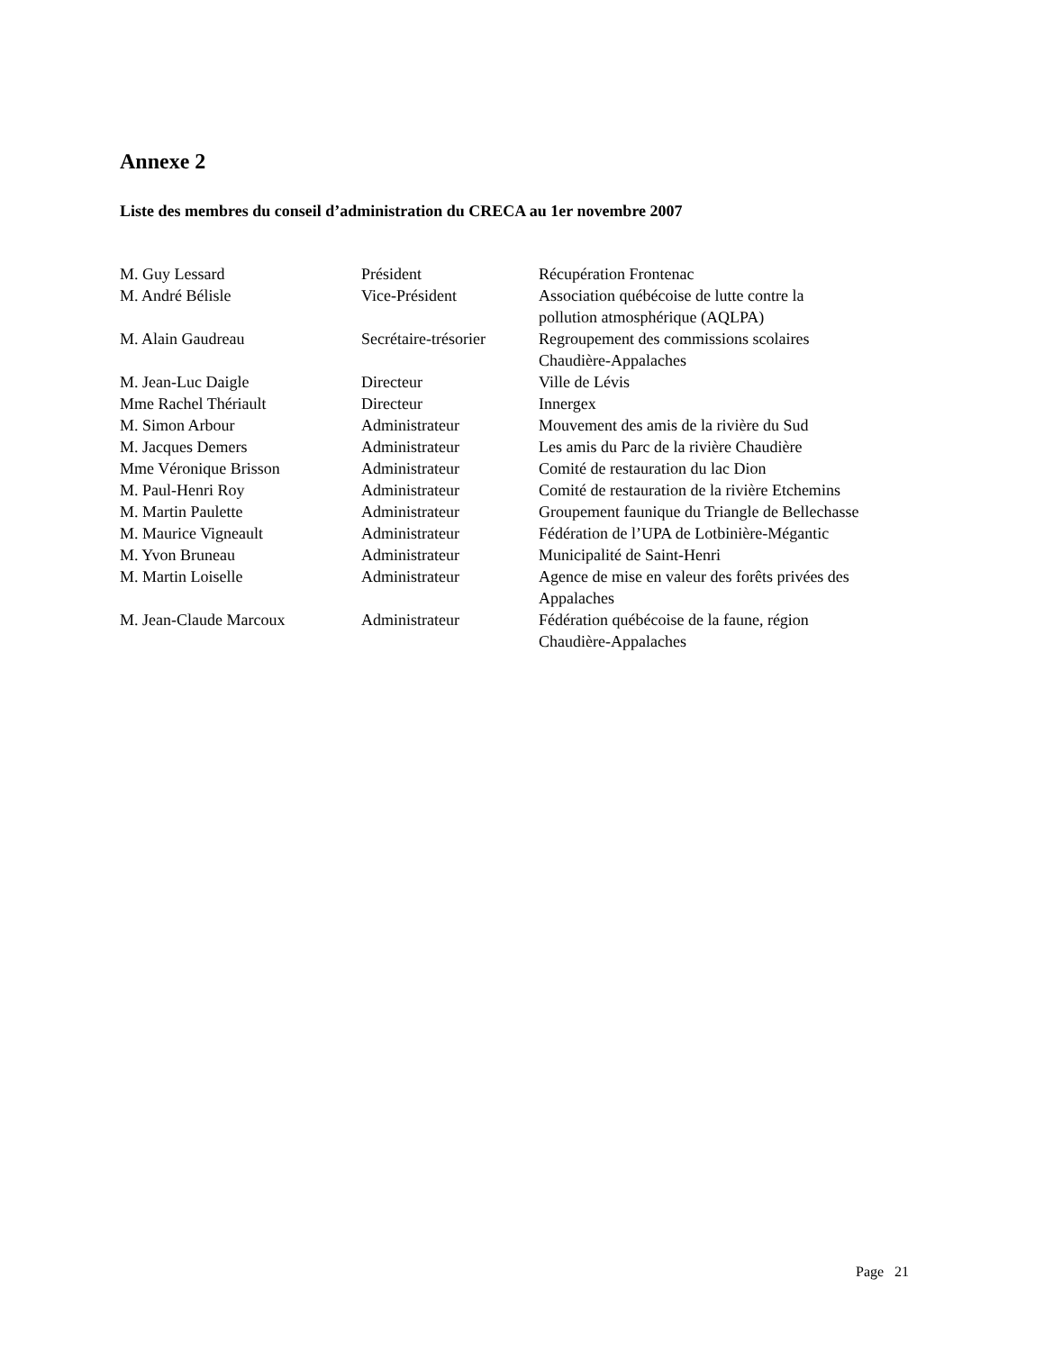Annexe 2
Liste des membres du conseil d’administration du CRECA au 1er novembre 2007
| M. Guy Lessard | Président | Récupération Frontenac |
| M. André Bélisle | Vice-Président | Association québécoise de lutte contre la pollution atmosphérique (AQLPA) |
| M. Alain Gaudreau | Secrétaire-trésorier | Regroupement des commissions scolaires Chaudière-Appalaches |
| M. Jean-Luc Daigle | Directeur | Ville de Lévis |
| Mme Rachel Thériault | Directeur | Innergex |
| M. Simon Arbour | Administrateur | Mouvement des amis de la rivière du Sud |
| M. Jacques Demers | Administrateur | Les amis du Parc de la rivière Chaudière |
| Mme Véronique Brisson | Administrateur | Comité de restauration du lac Dion |
| M. Paul-Henri Roy | Administrateur | Comité de restauration de la rivière Etchemins |
| M. Martin Paulette | Administrateur | Groupement faunique du Triangle de Bellechasse |
| M. Maurice Vigneault | Administrateur | Fédération de l’UPA de Lotbinière-Mégantic |
| M. Yvon Bruneau | Administrateur | Municipalité de Saint-Henri |
| M. Martin Loiselle | Administrateur | Agence de mise en valeur des forêts privées des Appalaches |
| M. Jean-Claude Marcoux | Administrateur | Fédération québécoise de la faune, région Chaudière-Appalaches |
Page 21